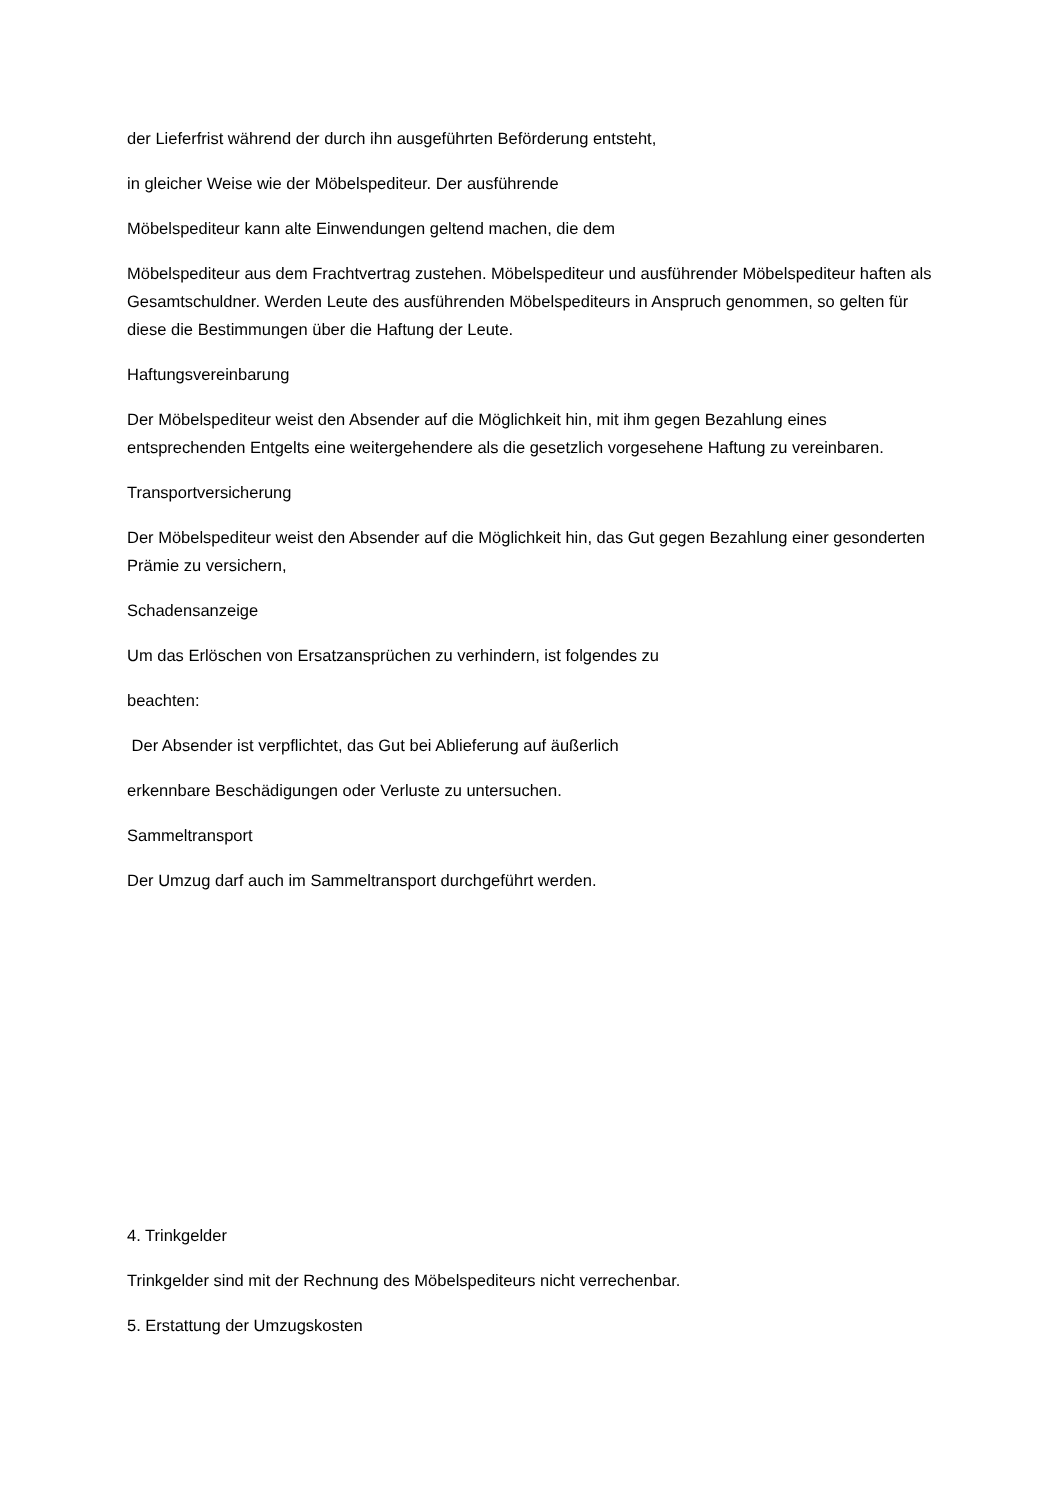der Lieferfrist während der durch ihn ausgeführten Beförderung entsteht,
in gleicher Weise wie der Möbelspediteur. Der ausführende
Möbelspediteur kann alte Einwendungen geltend machen, die dem
Möbelspediteur aus dem Frachtvertrag zustehen. Möbelspediteur und ausführender Möbelspediteur haften als Gesamtschuldner. Werden Leute des ausführenden Möbelspediteurs in Anspruch genommen, so gelten für diese die Bestimmungen über die Haftung der Leute.
Haftungsvereinbarung
Der Möbelspediteur weist den Absender auf die Möglichkeit hin, mit ihm gegen Bezahlung eines entsprechenden Entgelts eine weitergehendere als die gesetzlich vorgesehene Haftung zu vereinbaren.
Transportversicherung
Der Möbelspediteur weist den Absender auf die Möglichkeit hin, das Gut gegen Bezahlung einer gesonderten Prämie zu versichern,
Schadensanzeige
Um das Erlöschen von Ersatzansprüchen zu verhindern, ist folgendes zu
beachten:
Der Absender ist verpflichtet, das Gut bei Ablieferung auf äußerlich
erkennbare Beschädigungen oder Verluste zu untersuchen.
Sammeltransport
Der Umzug darf auch im Sammeltransport durchgeführt werden.
4. Trinkgelder
Trinkgelder sind mit der Rechnung des Möbelspediteurs nicht verrechenbar.
5. Erstattung der Umzugskosten